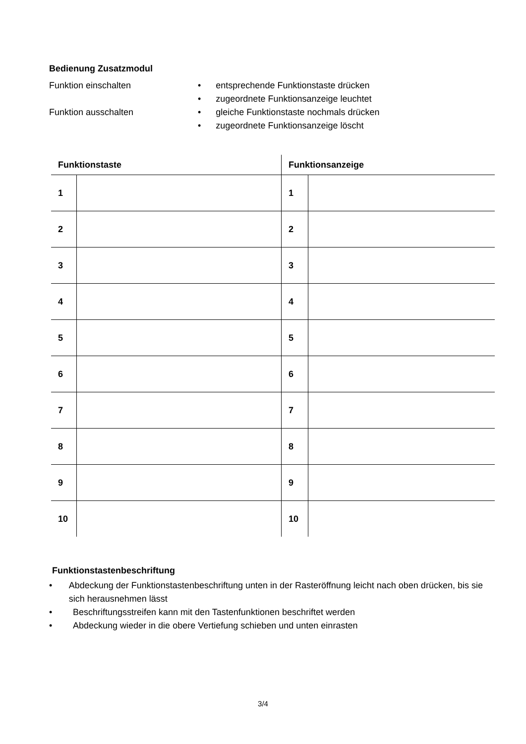Bedienung Zusatzmodul
Funktion einschalten • entsprechende Funktionstaste drücken
• zugeordnete Funktionsanzeige leuchtet
Funktion ausschalten • gleiche Funktionstaste nochmals drücken
• zugeordnete Funktionsanzeige löscht
| Funktionstaste | | Funktionsanzeige | |
| --- | --- | --- | --- |
| 1 | | 1 | |
| 2 | | 2 | |
| 3 | | 3 | |
| 4 | | 4 | |
| 5 | | 5 | |
| 6 | | 6 | |
| 7 | | 7 | |
| 8 | | 8 | |
| 9 | | 9 | |
| 10 | | 10 | |
Funktionstastenbeschriftung
• Abdeckung der Funktionstastenbeschriftung unten in der Rasteröffnung leicht nach oben drücken, bis sie sich herausnehmen lässt
• Beschriftungsstreifen kann mit den Tastenfunktionen beschriftet werden
• Abdeckung wieder in die obere Vertiefung schieben und unten einrasten
3/4